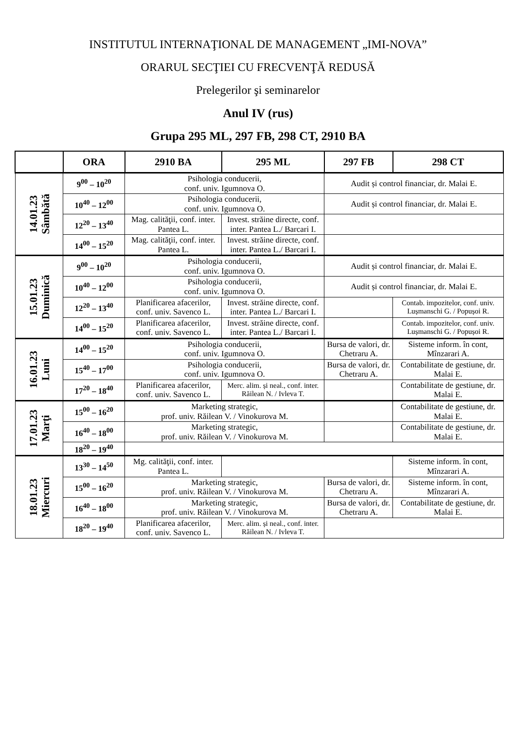INSTITUTUL INTERNAŢIONAL DE MANAGEMENT „IMI-NOVA”
ORARUL SECŢIEI CU FRECVENŢĂ REDUSĂ
Prelegerilor şi seminarelor
Anul IV (rus)
Grupa 295 ML, 297 FB, 298 CT, 2910 BA
| | ORA | 2910 BA | 295 ML | 297 FB | 298 CT |
| --- | --- | --- | --- | --- | --- |
| 14.01.23 Sâmbătă | 9<sup>00</sup> – 10<sup>20</sup> | Psihologia conducerii, conf. univ. Igumnova O. | | Audit și control financiar, dr. Malai E. | |
| | 10<sup>40</sup> – 12<sup>00</sup> | Psihologia conducerii, conf. univ. Igumnova O. | | Audit și control financiar, dr. Malai E. | |
| | 12<sup>20</sup> – 13<sup>40</sup> | Mag. calităţii, conf. inter. Pantea L. | Invest. străine directe, conf. inter. Pantea L./ Barcari I. | | |
| | 14<sup>00</sup> – 15<sup>20</sup> | Mag. calităţii, conf. inter. Pantea L. | Invest. străine directe, conf. inter. Pantea L./ Barcari I. | | |
| 15.01.23 Duminică | 9<sup>00</sup> – 10<sup>20</sup> | Psihologia conducerii, conf. univ. Igumnova O. | | Audit și control financiar, dr. Malai E. | |
| | 10<sup>40</sup> – 12<sup>00</sup> | Psihologia conducerii, conf. univ. Igumnova O. | | Audit și control financiar, dr. Malai E. | |
| | 12<sup>20</sup> – 13<sup>40</sup> | Planificarea afacerilor, conf. univ. Savenco L. | Invest. străine directe, conf. inter. Pantea L./ Barcari I. | | Contab. impozitelor, conf. univ. Lușmanschi G. / Popușoi R. |
| | 14<sup>00</sup> – 15<sup>20</sup> | Planificarea afacerilor, conf. univ. Savenco L. | Invest. străine directe, conf. inter. Pantea L./ Barcari I. | | Contab. impozitelor, conf. univ. Lușmanschi G. / Popușoi R. |
| 16.01.23 Luni | 14<sup>00</sup> – 15<sup>20</sup> | Psihologia conducerii, conf. univ. Igumnova O. | | Bursa de valori, dr. Chetraru A. | Sisteme inform. în cont, Mînzarari A. |
| | 15<sup>40</sup> – 17<sup>00</sup> | Psihologia conducerii, conf. univ. Igumnova O. | | Bursa de valori, dr. Chetraru A. | Contabilitate de gestiune, dr. Malai E. |
| | 17<sup>20</sup> – 18<sup>40</sup> | Planificarea afacerilor, conf. univ. Savenco L. | Merc. alim. și neal., conf. inter. Răilean N. / Ivleva T. | | Contabilitate de gestiune, dr. Malai E. |
| 17.01.23 Marţi | 15<sup>00</sup> – 16<sup>20</sup> | Marketing strategic, prof. univ. Răilean V. / Vinokurova M. | | | Contabilitate de gestiune, dr. Malai E. |
| | 16<sup>40</sup> – 18<sup>00</sup> | Marketing strategic, prof. univ. Răilean V. / Vinokurova M. | | | Contabilitate de gestiune, dr. Malai E. |
| | 18<sup>20</sup> – 19<sup>40</sup> | | | | |
| 18.01.23 Miercuri | 13<sup>30</sup> – 14<sup>50</sup> | Mg. calităţii, conf. inter. Pantea L. | | | Sisteme inform. în cont, Mînzarari A. |
| | 15<sup>00</sup> – 16<sup>20</sup> | Marketing strategic, prof. univ. Răilean V. / Vinokurova M. | | Bursa de valori, dr. Chetraru A. | Sisteme inform. în cont, Mînzarari A. |
| | 16<sup>40</sup> – 18<sup>00</sup> | Marketing strategic, prof. univ. Răilean V. / Vinokurova M. | | Bursa de valori, dr. Chetraru A. | Contabilitate de gestiune, dr. Malai E. |
| | 18<sup>20</sup> – 19<sup>40</sup> | Planificarea afacerilor, conf. univ. Savenco L. | Merc. alim. și neal., conf. inter. Răilean N. / Ivleva T. | | |